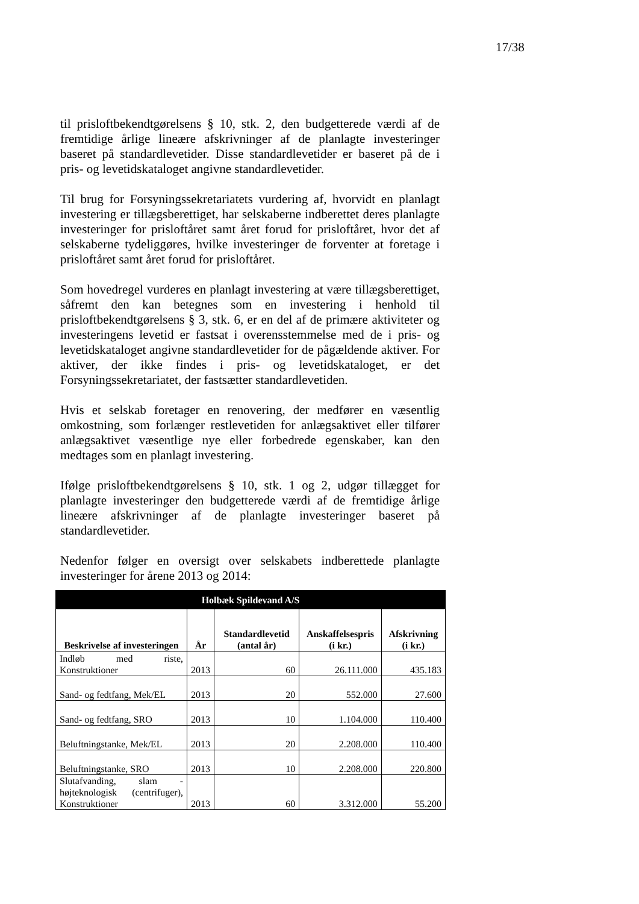17/38
til prisloftbekendtgørelsens § 10, stk. 2, den budgetterede værdi af de fremtidige årlige lineære afskrivninger af de planlagte investeringer baseret på standardlevetider. Disse standardlevetider er baseret på de i pris- og levetidskataloget angivne standardlevetider.
Til brug for Forsyningssekretariatets vurdering af, hvorvidt en planlagt investering er tillægsberettiget, har selskaberne indberettet deres planlagte investeringer for prisloftåret samt året forud for prisloftåret, hvor det af selskaberne tydeliggøres, hvilke investeringer de forventer at foretage i prisloftåret samt året forud for prisloftåret.
Som hovedregel vurderes en planlagt investering at være tillægsberettiget, såfremt den kan betegnes som en investering i henhold til prisloftbekendtgørelsens § 3, stk. 6, er en del af de primære aktiviteter og investeringens levetid er fastsat i overensstemmelse med de i pris- og levetidskataloget angivne standardlevetider for de pågældende aktiver. For aktiver, der ikke findes i pris- og levetidskataloget, er det Forsyningssekretariatet, der fastsætter standardlevetiden.
Hvis et selskab foretager en renovering, der medfører en væsentlig omkostning, som forlænger restlevetiden for anlægsaktivet eller tilfører anlægsaktivet væsentlige nye eller forbedrede egenskaber, kan den medtages som en planlagt investering.
Ifølge prisloftbekendtgørelsens § 10, stk. 1 og 2, udgør tillægget for planlagte investeringer den budgetterede værdi af de fremtidige årlige lineære afskrivninger af de planlagte investeringer baseret på standardlevetider.
Nedenfor følger en oversigt over selskabets indberettede planlagte investeringer for årene 2013 og 2014:
| Holbæk Spildevand A/S | | | | |
| --- | --- | --- | --- | --- |
| Beskrivelse af investeringen | År | Standardlevetid (antal år) | Anskaffelsespris (i kr.) | Afskrivning (i kr.) |
| Indløb med riste, Konstruktioner | 2013 | 60 | 26.111.000 | 435.183 |
| Sand- og fedtfang, Mek/EL | 2013 | 20 | 552.000 | 27.600 |
| Sand- og fedtfang, SRO | 2013 | 10 | 1.104.000 | 110.400 |
| Beluftningstanke, Mek/EL | 2013 | 20 | 2.208.000 | 110.400 |
| Beluftningstanke, SRO | 2013 | 10 | 2.208.000 | 220.800 |
| Slutafvanding, slam - højteknologisk (centrifuger), Konstruktioner | 2013 | 60 | 3.312.000 | 55.200 |